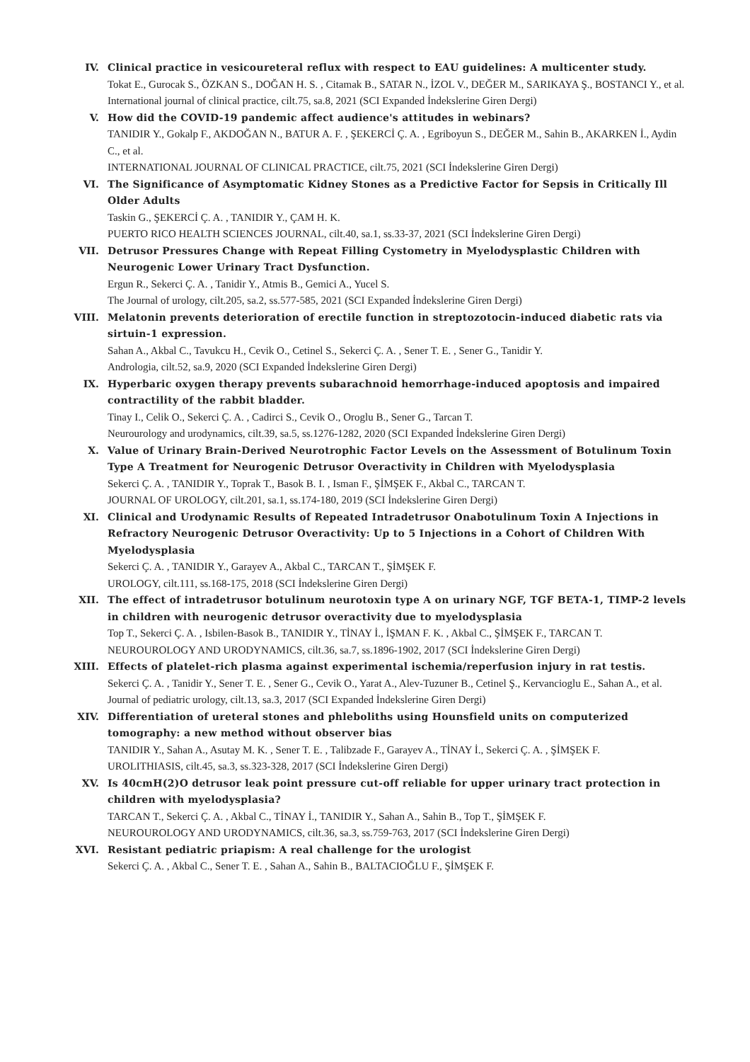IV. Clinical practice in vesicoureteral reflux with respect to EAU guidelines: A multicenter study.
Tokat E., Gurocak S., ÖZKAN S., DOĞAN H. S. , Citamak B., SATAR N., İZOL V., DEĞER M., SARIKAYA Ş., BOSTANCI Y., et al.
International journal of clinical practice, cilt.75, sa.8, 2021 (SCI Expanded İndekslerine Giren Dergi)
V. How did the COVID-19 pandemic affect audience's attitudes in webinars?
TANIDIR Y., Gokalp F., AKDOĞAN N., BATUR A. F. , ŞEKERCİ Ç. A. , Egriboyun S., DEĞER M., Sahin B., AKARKEN İ., Aydin C., et al.
INTERNATIONAL JOURNAL OF CLINICAL PRACTICE, cilt.75, 2021 (SCI İndekslerine Giren Dergi)
VI. The Significance of Asymptomatic Kidney Stones as a Predictive Factor for Sepsis in Critically Ill Older Adults
Taskin G., ŞEKERCİ Ç. A. , TANIDIR Y., ÇAM H. K.
PUERTO RICO HEALTH SCIENCES JOURNAL, cilt.40, sa.1, ss.33-37, 2021 (SCI İndekslerine Giren Dergi)
VII. Detrusor Pressures Change with Repeat Filling Cystometry in Myelodysplastic Children with Neurogenic Lower Urinary Tract Dysfunction.
Ergun R., Sekerci Ç. A. , Tanidir Y., Atmis B., Gemici A., Yucel S.
The Journal of urology, cilt.205, sa.2, ss.577-585, 2021 (SCI Expanded İndekslerine Giren Dergi)
VIII. Melatonin prevents deterioration of erectile function in streptozotocin-induced diabetic rats via sirtuin-1 expression.
Sahan A., Akbal C., Tavukcu H., Cevik O., Cetinel S., Sekerci Ç. A. , Sener T. E. , Sener G., Tanidir Y.
Andrologia, cilt.52, sa.9, 2020 (SCI Expanded İndekslerine Giren Dergi)
IX. Hyperbaric oxygen therapy prevents subarachnoid hemorrhage-induced apoptosis and impaired contractility of the rabbit bladder.
Tinay I., Celik O., Sekerci Ç. A. , Cadirci S., Cevik O., Oroglu B., Sener G., Tarcan T.
Neurourology and urodynamics, cilt.39, sa.5, ss.1276-1282, 2020 (SCI Expanded İndekslerine Giren Dergi)
X. Value of Urinary Brain-Derived Neurotrophic Factor Levels on the Assessment of Botulinum Toxin Type A Treatment for Neurogenic Detrusor Overactivity in Children with Myelodysplasia
Sekerci Ç. A. , TANIDIR Y., Toprak T., Basok B. I. , Isman F., ŞİMŞEK F., Akbal C., TARCAN T.
JOURNAL OF UROLOGY, cilt.201, sa.1, ss.174-180, 2019 (SCI İndekslerine Giren Dergi)
XI. Clinical and Urodynamic Results of Repeated Intradetrusor Onabotulinum Toxin A Injections in Refractory Neurogenic Detrusor Overactivity: Up to 5 Injections in a Cohort of Children With Myelodysplasia
Sekerci Ç. A. , TANIDIR Y., Garayev A., Akbal C., TARCAN T., ŞİMŞEK F.
UROLOGY, cilt.111, ss.168-175, 2018 (SCI İndekslerine Giren Dergi)
XII. The effect of intradetrusor botulinum neurotoxin type A on urinary NGF, TGF BETA-1, TIMP-2 levels in children with neurogenic detrusor overactivity due to myelodysplasia
Top T., Sekerci Ç. A. , Isbilen-Basok B., TANIDIR Y., TİNAY İ., İŞMAN F. K. , Akbal C., ŞİMŞEK F., TARCAN T.
NEUROUROLOGY AND URODYNAMICS, cilt.36, sa.7, ss.1896-1902, 2017 (SCI İndekslerine Giren Dergi)
XIII. Effects of platelet-rich plasma against experimental ischemia/reperfusion injury in rat testis.
Sekerci Ç. A. , Tanidir Y., Sener T. E. , Sener G., Cevik O., Yarat A., Alev-Tuzuner B., Cetinel Ş., Kervancioglu E., Sahan A., et al.
Journal of pediatric urology, cilt.13, sa.3, 2017 (SCI Expanded İndekslerine Giren Dergi)
XIV. Differentiation of ureteral stones and phleboliths using Hounsfield units on computerized tomography: a new method without observer bias
TANIDIR Y., Sahan A., Asutay M. K. , Sener T. E. , Talibzade F., Garayev A., TİNAY İ., Sekerci Ç. A. , ŞİMŞEK F.
UROLITHIASIS, cilt.45, sa.3, ss.323-328, 2017 (SCI İndekslerine Giren Dergi)
XV. Is 40cmH(2)O detrusor leak point pressure cut-off reliable for upper urinary tract protection in children with myelodysplasia?
TARCAN T., Sekerci Ç. A. , Akbal C., TİNAY İ., TANIDIR Y., Sahan A., Sahin B., Top T., ŞİMŞEK F.
NEUROUROLOGY AND URODYNAMICS, cilt.36, sa.3, ss.759-763, 2017 (SCI İndekslerine Giren Dergi)
XVI. Resistant pediatric priapism: A real challenge for the urologist
Sekerci Ç. A. , Akbal C., Sener T. E. , Sahan A., Sahin B., BALTACIOĞLU F., ŞİMŞEK F.